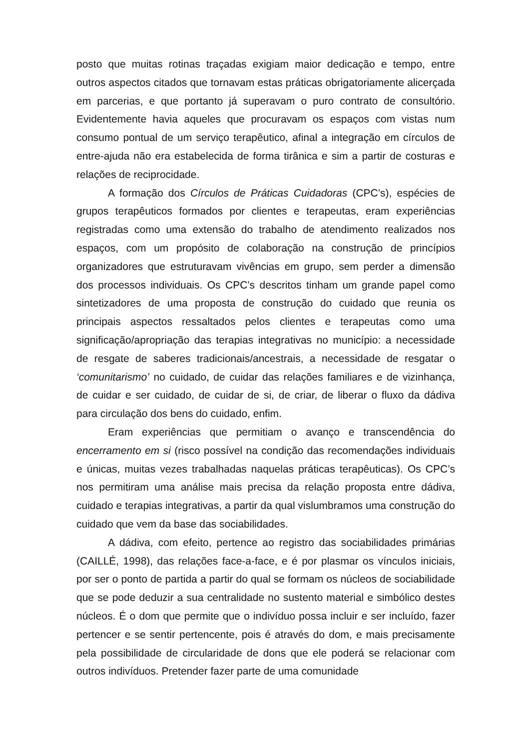posto que muitas rotinas traçadas exigiam maior dedicação e tempo, entre outros aspectos citados que tornavam estas práticas obrigatoriamente alicerçada em parcerias, e que portanto já superavam o puro contrato de consultório. Evidentemente havia aqueles que procuravam os espaços com vistas num consumo pontual de um serviço terapêutico, afinal a integração em círculos de entre-ajuda não era estabelecida de forma tirânica e sim a partir de costuras e relações de reciprocidade.
A formação dos Círculos de Práticas Cuidadoras (CPC’s), espécies de grupos terapêuticos formados por clientes e terapeutas, eram experiências registradas como uma extensão do trabalho de atendimento realizados nos espaços, com um propósito de colaboração na construção de princípios organizadores que estruturavam vivências em grupo, sem perder a dimensão dos processos individuais. Os CPC’s descritos tinham um grande papel como sintetizadores de uma proposta de construção do cuidado que reunia os principais aspectos ressaltados pelos clientes e terapeutas como uma significação/apropriação das terapias integrativas no município: a necessidade de resgate de saberes tradicionais/ancestrais, a necessidade de resgatar o ‘comunitarismo’ no cuidado, de cuidar das relações familiares e de vizinhança, de cuidar e ser cuidado, de cuidar de si, de criar, de liberar o fluxo da dádiva para circulação dos bens do cuidado, enfim.
Eram experiências que permitiam o avanço e transcendência do encerramento em si (risco possível na condição das recomendações individuais e únicas, muitas vezes trabalhadas naquelas práticas terapêuticas). Os CPC’s nos permitiram uma análise mais precisa da relação proposta entre dádiva, cuidado e terapias integrativas, a partir da qual vislumbramos uma construção do cuidado que vem da base das sociabilidades.
A dádiva, com efeito, pertence ao registro das sociabilidades primárias (CAILLÉ, 1998), das relações face-a-face, e é por plasmar os vínculos iniciais, por ser o ponto de partida a partir do qual se formam os núcleos de sociabilidade que se pode deduzir a sua centralidade no sustento material e simbólico destes núcleos. É o dom que permite que o indivíduo possa incluir e ser incluído, fazer pertencer e se sentir pertencente, pois é através do dom, e mais precisamente pela possibilidade de circularidade de dons que ele poderá se relacionar com outros indivíduos. Pretender fazer parte de uma comunidade